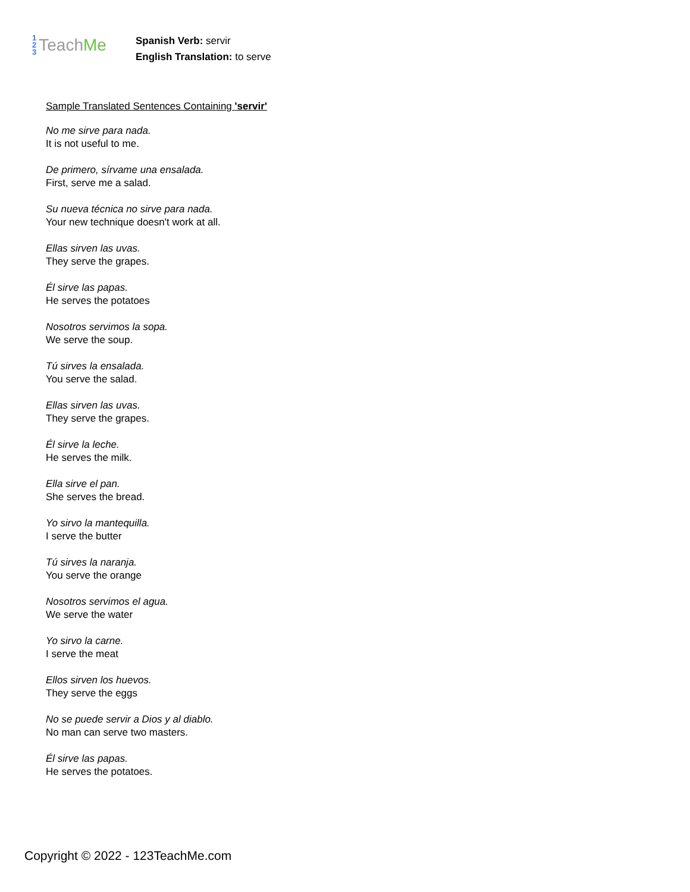1
2
3
Teach Me
Spanish Verb: servir
English Translation: to serve
Sample Translated Sentences Containing 'servir'
No me sirve para nada.
It is not useful to me.
De primero, sírvame una ensalada.
First, serve me a salad.
Su nueva técnica no sirve para nada.
Your new technique doesn't work at all.
Ellas sirven las uvas.
They serve the grapes.
Él sirve las papas.
He serves the potatoes
Nosotros servimos la sopa.
We serve the soup.
Tú sirves la ensalada.
You serve the salad.
Ellas sirven las uvas.
They serve the grapes.
Él sirve la leche.
He serves the milk.
Ella sirve el pan.
She serves the bread.
Yo sirvo la mantequilla.
I serve the butter
Tú sirves la naranja.
You serve the orange
Nosotros servimos el agua.
We serve the water
Yo sirvo la carne.
I serve the meat
Ellos sirven los huevos.
They serve the eggs
No se puede servir a Dios y al diablo.
No man can serve two masters.
Él sirve las papas.
He serves the potatoes.
Copyright © 2022 - 123TeachMe.com